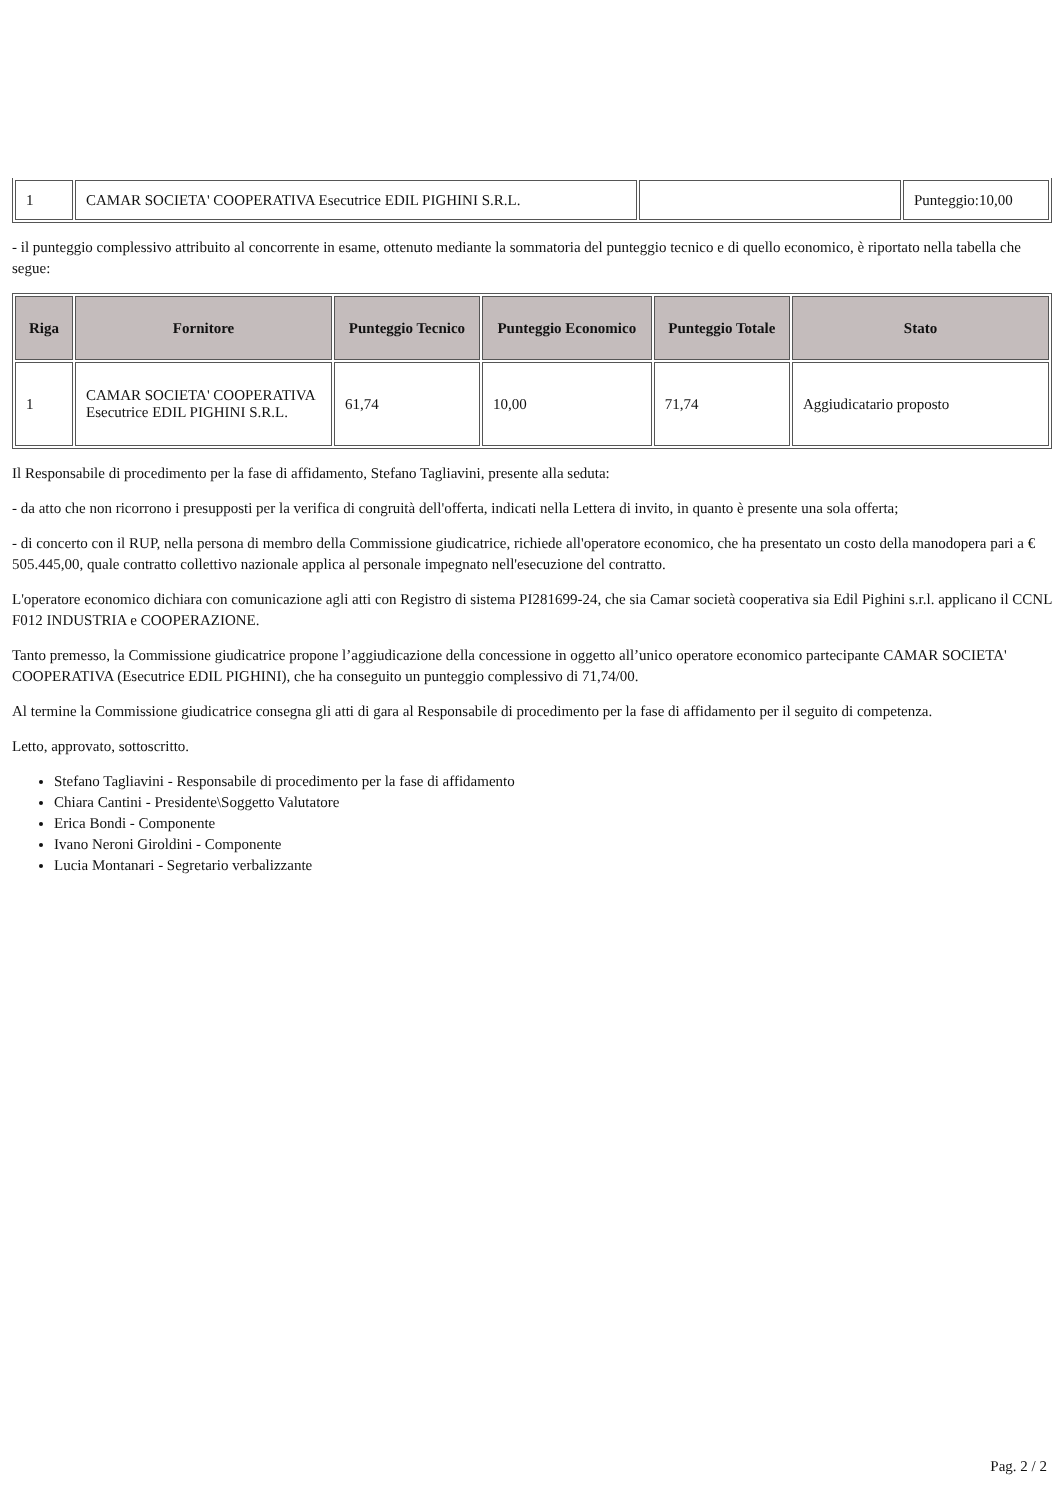| 1 | CAMAR SOCIETA' COOPERATIVA Esecutrice EDIL PIGHINI S.R.L. | | Punteggio:10,00 |
- il punteggio complessivo attribuito al concorrente in esame, ottenuto mediante la sommatoria del punteggio tecnico e di quello economico, è riportato nella tabella che segue:
| Riga | Fornitore | Punteggio Tecnico | Punteggio Economico | Punteggio Totale | Stato |
| --- | --- | --- | --- | --- | --- |
| 1 | CAMAR SOCIETA' COOPERATIVA Esecutrice EDIL PIGHINI S.R.L. | 61,74 | 10,00 | 71,74 | Aggiudicatario proposto |
Il Responsabile di procedimento per la fase di affidamento, Stefano Tagliavini, presente alla seduta:
- da atto che non ricorrono i presupposti per la verifica di congruità dell'offerta, indicati nella Lettera di invito, in quanto è presente una sola offerta;
- di concerto con il RUP, nella persona di membro della Commissione giudicatrice, richiede all'operatore economico, che ha presentato un costo della manodopera pari a € 505.445,00, quale contratto collettivo nazionale applica al personale impegnato nell'esecuzione del contratto.
L'operatore economico dichiara con comunicazione agli atti con Registro di sistema PI281699-24, che sia Camar società cooperativa sia Edil Pighini s.r.l. applicano il CCNL F012 INDUSTRIA e COOPERAZIONE.
Tanto premesso, la Commissione giudicatrice propone l’aggiudicazione della concessione in oggetto all’unico operatore economico partecipante CAMAR SOCIETA' COOPERATIVA (Esecutrice EDIL PIGHINI), che ha conseguito un punteggio complessivo di 71,74/00.
Al termine la Commissione giudicatrice consegna gli atti di gara al Responsabile di procedimento per la fase di affidamento per il seguito di competenza.
Letto, approvato, sottoscritto.
Stefano Tagliavini - Responsabile di procedimento per la fase di affidamento
Chiara Cantini - Presidente\Soggetto Valutatore
Erica Bondi - Componente
Ivano Neroni Giroldini - Componente
Lucia Montanari - Segretario verbalizzante
Pag. 2 / 2